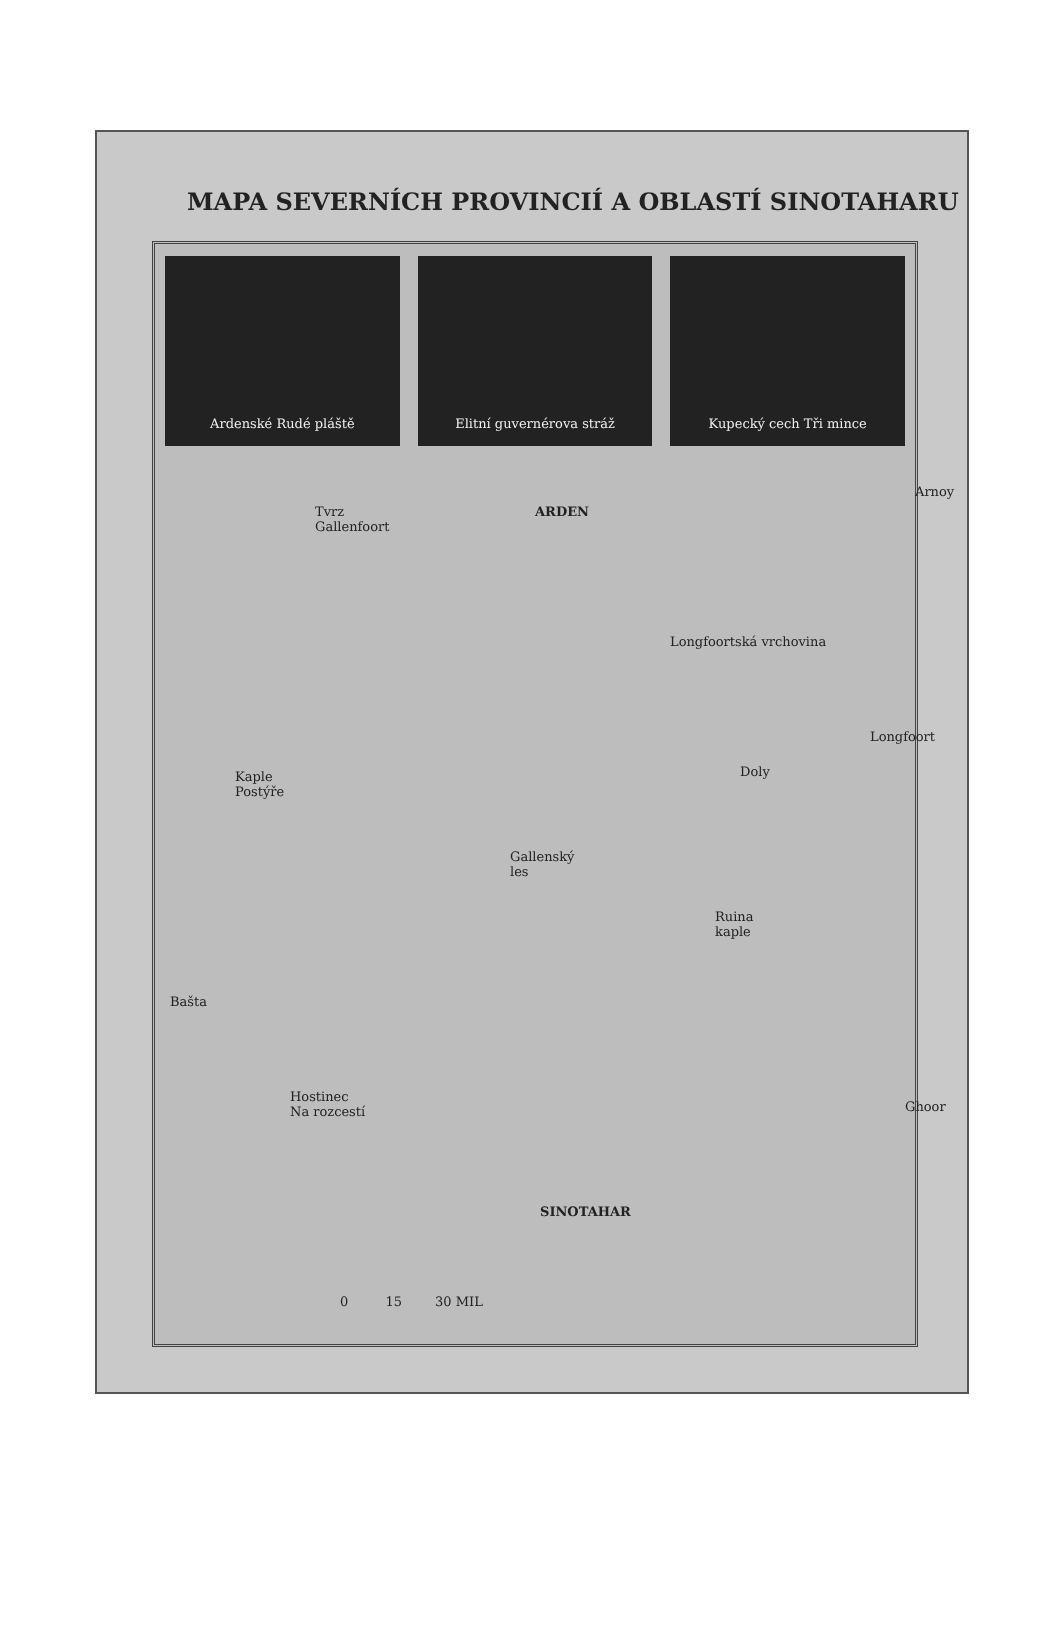MAPA SEVERNÍCH PROVINCIÍ A OBLASTÍ SINOTAHARU
Ardenské Rudé pláště Elitní guvernérova stráž Kupecký cech Tři mince
Tvrz
Gallenfoort
ARDEN
Arnoy
Longfoortská vrchovina
Longfoort
Doly
Kaple
Postýře
Gallenský
les
Ruina
kaple
Bašta
Hostinec
Na rozcestí
Ghoor
SINOTAHAR
0 15 30 MIL